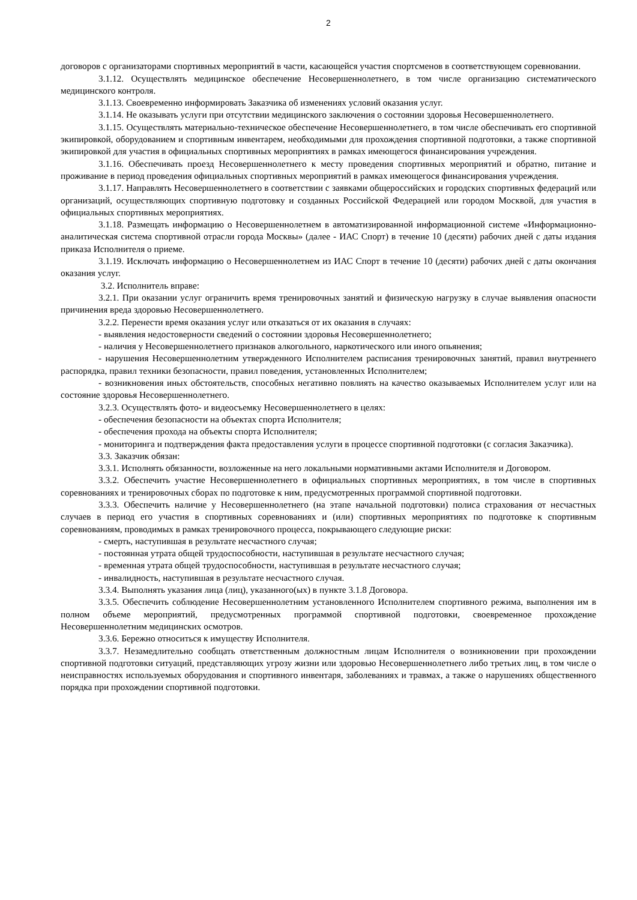2
договоров с организаторами спортивных мероприятий в части, касающейся участия спортсменов в соответствующем соревновании.
3.1.12. Осуществлять медицинское обеспечение Несовершеннолетнего, в том числе организацию систематического медицинского контроля.
3.1.13. Своевременно информировать Заказчика об изменениях условий оказания услуг.
3.1.14. Не оказывать услуги при отсутствии медицинского заключения о состоянии здоровья Несовершеннолетнего.
3.1.15. Осуществлять материально-техническое обеспечение Несовершеннолетнего, в том числе обеспечивать его спортивной экипировкой, оборудованием и спортивным инвентарем, необходимыми для прохождения спортивной подготовки, а также спортивной экипировкой для участия в официальных спортивных мероприятиях в рамках имеющегося финансирования учреждения.
3.1.16. Обеспечивать проезд Несовершеннолетнего к месту проведения спортивных мероприятий и обратно, питание и проживание в период проведения официальных спортивных мероприятий в рамках имеющегося финансирования учреждения.
3.1.17. Направлять Несовершеннолетнего в соответствии с заявками общероссийских и городских спортивных федераций или организаций, осуществляющих спортивную подготовку и созданных Российской Федерацией или городом Москвой, для участия в официальных спортивных мероприятиях.
3.1.18. Размещать информацию о Несовершеннолетнем в автоматизированной информационной системе «Информационно-аналитическая система спортивной отрасли города Москвы» (далее - ИАС Спорт) в течение 10 (десяти) рабочих дней с даты издания приказа Исполнителя о приеме.
3.1.19. Исключать информацию о Несовершеннолетнем из ИАС Спорт в течение 10 (десяти) рабочих дней с даты окончания оказания услуг.
3.2. Исполнитель вправе:
3.2.1. При оказании услуг ограничить время тренировочных занятий и физическую нагрузку в случае выявления опасности причинения вреда здоровью Несовершеннолетнего.
3.2.2. Перенести время оказания услуг или отказаться от их оказания в случаях:
- выявления недостоверности сведений о состоянии здоровья Несовершеннолетнего;
- наличия у Несовершеннолетнего признаков алкогольного, наркотического или иного опьянения;
- нарушения Несовершеннолетним утвержденного Исполнителем расписания тренировочных занятий, правил внутреннего распорядка, правил техники безопасности, правил поведения, установленных Исполнителем;
- возникновения иных обстоятельств, способных негативно повлиять на качество оказываемых Исполнителем услуг или на состояние здоровья Несовершеннолетнего.
3.2.3. Осуществлять фото- и видеосъемку Несовершеннолетнего в целях:
- обеспечения безопасности на объектах спорта Исполнителя;
- обеспечения прохода на объекты спорта Исполнителя;
- мониторинга и подтверждения факта предоставления услуги в процессе спортивной подготовки (с согласия Заказчика).
3.3. Заказчик обязан:
3.3.1. Исполнять обязанности, возложенные на него локальными нормативными актами Исполнителя и Договором.
3.3.2. Обеспечить участие Несовершеннолетнего в официальных спортивных мероприятиях, в том числе в спортивных соревнованиях и тренировочных сборах по подготовке к ним, предусмотренных программой спортивной подготовки.
3.3.3. Обеспечить наличие у Несовершеннолетнего (на этапе начальной подготовки) полиса страхования от несчастных случаев в период его участия в спортивных соревнованиях и (или) спортивных мероприятиях по подготовке к спортивным соревнованиям, проводимых в рамках тренировочного процесса, покрывающего следующие риски:
- смерть, наступившая в результате несчастного случая;
- постоянная утрата общей трудоспособности, наступившая в результате несчастного случая;
- временная утрата общей трудоспособности, наступившая в результате несчастного случая;
- инвалидность, наступившая в результате несчастного случая.
3.3.4. Выполнять указания лица (лиц), указанного(ых) в пункте 3.1.8 Договора.
3.3.5. Обеспечить соблюдение Несовершеннолетним установленного Исполнителем спортивного режима, выполнения им в полном объеме мероприятий, предусмотренных программой спортивной подготовки, своевременное прохождение Несовершеннолетним медицинских осмотров.
3.3.6. Бережно относиться к имуществу Исполнителя.
3.3.7. Незамедлительно сообщать ответственным должностным лицам Исполнителя о возникновении при прохождении спортивной подготовки ситуаций, представляющих угрозу жизни или здоровью Несовершеннолетнего либо третьих лиц, в том числе о неисправностях используемых оборудования и спортивного инвентаря, заболеваниях и травмах, а также о нарушениях общественного порядка при прохождении спортивной подготовки.